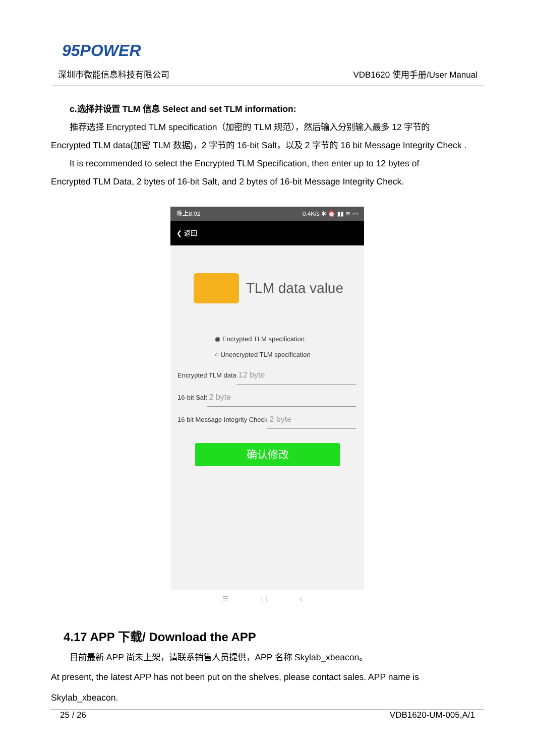95POWER
深圳市微能信息科技有限公司 VDB1620 使用手册/User Manual
c.选择并设置 TLM 信息 Select and set TLM information:
推荐选择 Encrypted TLM specification（加密的 TLM 规范），然后输入分别输入最多 12 字节的
Encrypted TLM data(加密 TLM 数据)，2 字节的 16-bit Salt，以及 2 字节的 16 bit Message Integrity Check .
It is recommended to select the Encrypted TLM Specification, then enter up to 12 bytes of
Encrypted TLM Data, 2 bytes of 16-bit Salt, and 2 bytes of 16-bit Message Integrity Check.
晚上8:02 0.4K/s ✱ ⏰ ▮▮ ≋ ▭
❮ 返回
TLM data value
◉ Encrypted TLM specification
○ Unencrypted TLM specification
Encrypted TLM data 12 byte
16-bit Salt 2 byte
16 bit Message Integrity Check 2 byte
确认修改
☰ ▢ ‹
4.17 APP 下载/ Download the APP
目前最新 APP 尚未上架，请联系销售人员提供，APP 名称 Skylab_xbeacon。
At present, the latest APP has not been put on the shelves, please contact sales. APP name is
Skylab_xbeacon.
25 / 26 VDB1620-UM-005,A/1